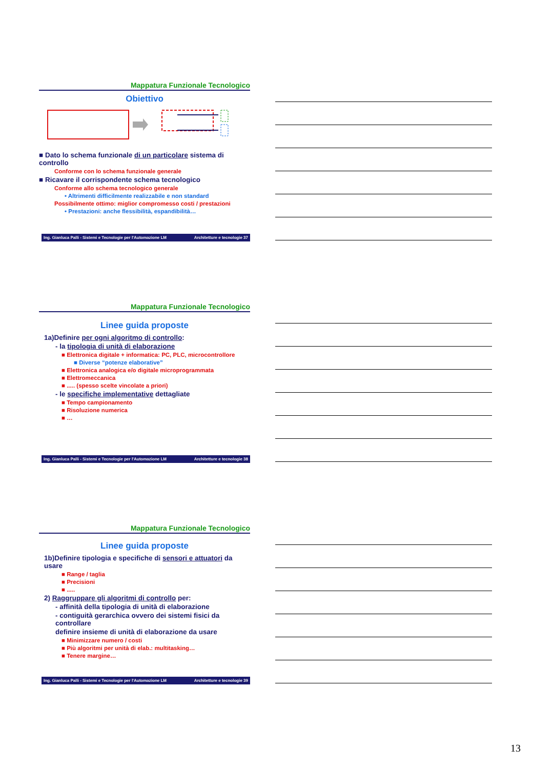Mappatura Funzionale Tecnologico
Obiettivo
■ Dato lo schema funzionale di un particolare sistema di controllo
Conforme con lo schema funzionale generale
■ Ricavare il corrispondente schema tecnologico
Conforme allo schema tecnologico generale
• Altrimenti difficilmente realizzabile e non standard
Possibilmente ottimo: miglior compromesso costi / prestazioni
• Prestazioni: anche flessibilità, espandibilità…
Ing. Gianluca Palli - Sistemi e Tecnologie per l'Automazione LM Architetture e tecnologie 37
Mappatura Funzionale Tecnologico
Linee guida proposte
1a)Definire per ogni algoritmo di controllo:
- la tipologia di unità di elaborazione
■ Elettronica digitale + informatica: PC, PLC, microcontrollore
■ Diverse “potenze elaborative”
■ Elettronica analogica e/o digitale microprogrammata
■ Elettromeccanica
■ ..... (spesso scelte vincolate a priori)
- le specifiche implementative dettagliate
■ Tempo campionamento
■ Risoluzione numerica
■ …
Ing. Gianluca Palli - Sistemi e Tecnologie per l'Automazione LM Architetture e tecnologie 38
Mappatura Funzionale Tecnologico
Linee guida proposte
1b)Definire tipologia e specifiche di sensori e attuatori da usare
■ Range / taglia
■ Precisioni
■ .....
2) Raggruppare gli algoritmi di controllo per:
- affinità della tipologia di unità di elaborazione
- contiguità gerarchica ovvero dei sistemi fisici da controllare
definire insieme di unità di elaborazione da usare
■ Minimizzare numero / costi
■ Più algoritmi per unità di elab.: multitasking…
■ Tenere margine…
Ing. Gianluca Palli - Sistemi e Tecnologie per l'Automazione LM Architetture e tecnologie 39
13